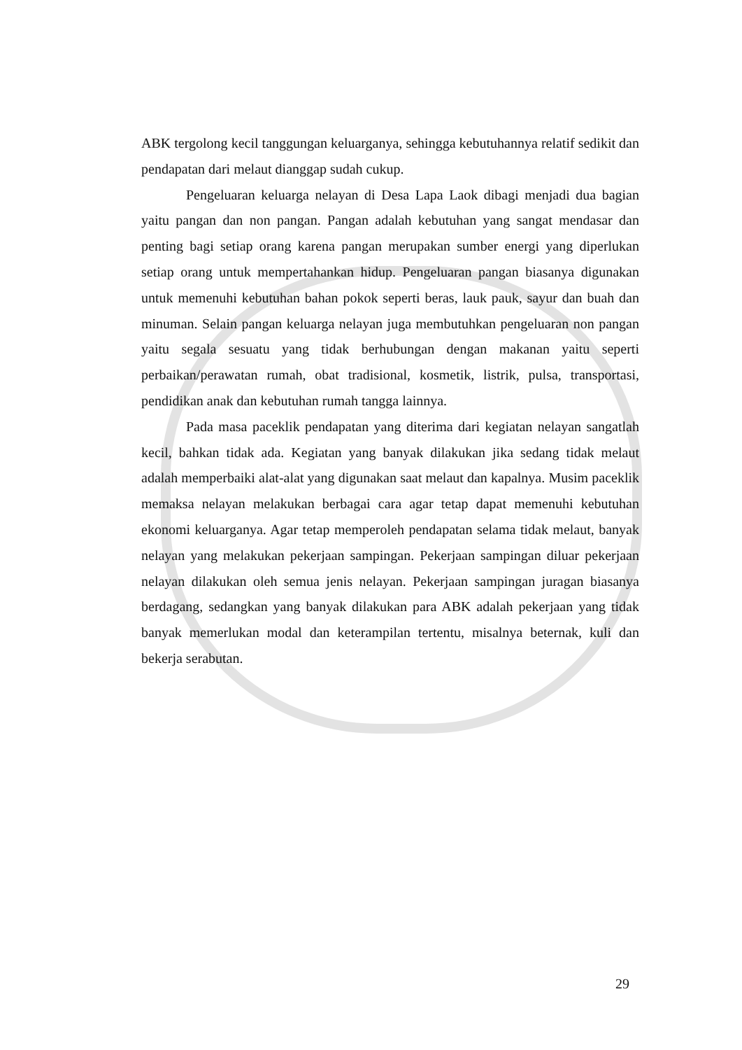ABK tergolong kecil tanggungan keluarganya, sehingga kebutuhannya relatif sedikit dan pendapatan dari melaut dianggap sudah cukup.
Pengeluaran keluarga nelayan di Desa Lapa Laok dibagi menjadi dua bagian yaitu pangan dan non pangan. Pangan adalah kebutuhan yang sangat mendasar dan penting bagi setiap orang karena pangan merupakan sumber energi yang diperlukan setiap orang untuk mempertahankan hidup. Pengeluaran pangan biasanya digunakan untuk memenuhi kebutuhan bahan pokok seperti beras, lauk pauk, sayur dan buah dan minuman. Selain pangan keluarga nelayan juga membutuhkan pengeluaran non pangan yaitu segala sesuatu yang tidak berhubungan dengan makanan yaitu seperti perbaikan/perawatan rumah, obat tradisional, kosmetik, listrik, pulsa, transportasi, pendidikan anak dan kebutuhan rumah tangga lainnya.
Pada masa paceklik pendapatan yang diterima dari kegiatan nelayan sangatlah kecil, bahkan tidak ada. Kegiatan yang banyak dilakukan jika sedang tidak melaut adalah memperbaiki alat-alat yang digunakan saat melaut dan kapalnya. Musim paceklik memaksa nelayan melakukan berbagai cara agar tetap dapat memenuhi kebutuhan ekonomi keluarganya. Agar tetap memperoleh pendapatan selama tidak melaut, banyak nelayan yang melakukan pekerjaan sampingan. Pekerjaan sampingan diluar pekerjaan nelayan dilakukan oleh semua jenis nelayan. Pekerjaan sampingan juragan biasanya berdagang, sedangkan yang banyak dilakukan para ABK adalah pekerjaan yang tidak banyak memerlukan modal dan keterampilan tertentu, misalnya beternak, kuli dan bekerja serabutan.
29